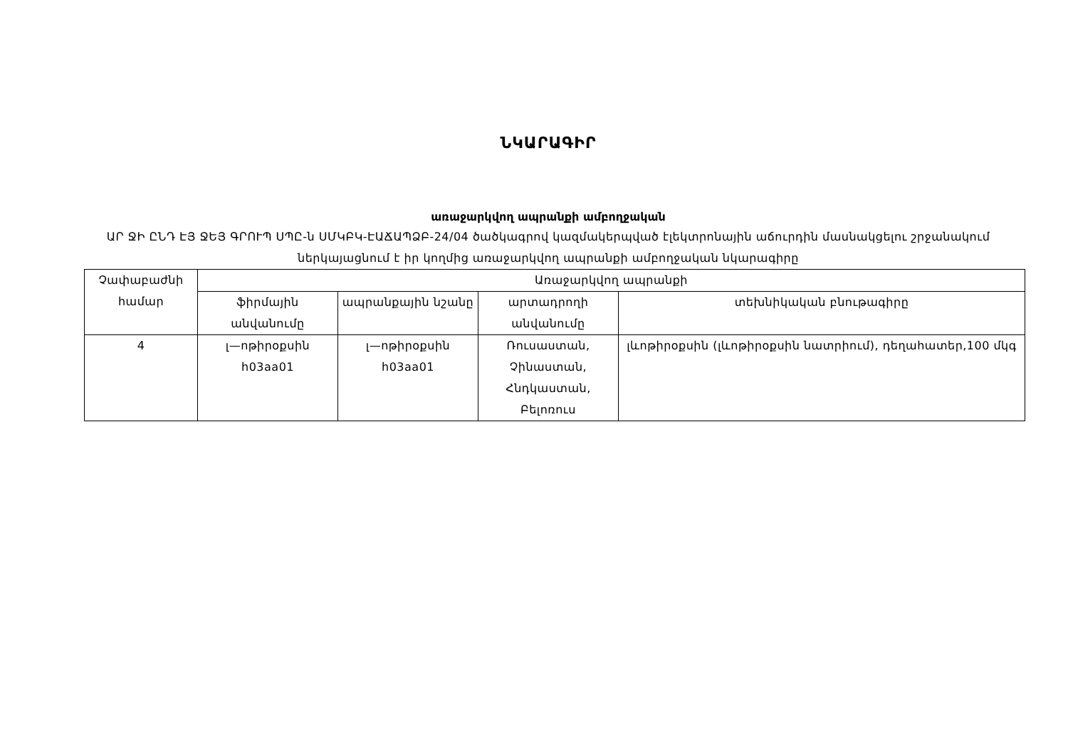ՆԿԱՐԱԳԻՐ
առաջարկվող ապրանքի ամբողջական
ԱՐ ՋԻ ԸՆԴ ԷՅ ՋԵՅ ԳՐՈՒՊ ՍՊԸ-ն ՍՄԿԲԿ-ԷԱՃԱՊՁԲ-24/04 ծածկագրով կազմակերպված էլեկտրոնային աճուրդին մասնակցելու շրջանակում ներկայացնում է իր կողմից առաջարկվող ապրանքի ամբողջական նկարագիրը
| Չափաբաժնի համար | Առաջարկվող ապրանքի | | | |
| --- | --- | --- | --- | --- |
| | ֆիրմային անվանումը | ապրանքային նշանը | արտադրողի անվանումը | տեխնիկական բնութագիրը |
| 4 | լ—ոթիրօքսին h03aa01 | լ—ոթիրօքսին h03aa01 | Ռուսաստան, Չինաստան, Հնդկաստան, Բելոռուս | լևոթիրօքսին (լևոթիրօքսին նատրիում), դեղահատեր,100 մկգ |